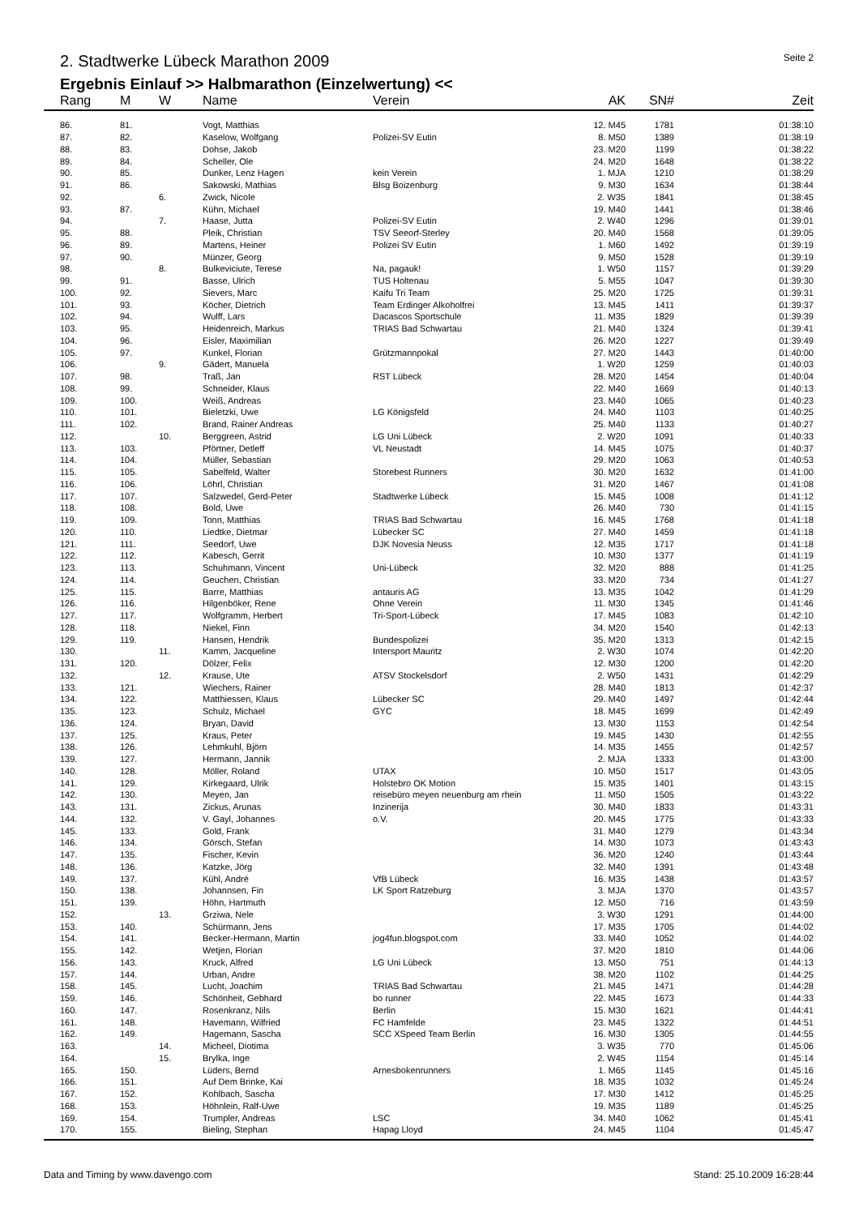2. Stadtwerke Lübeck Marathon 2009 Seite 2
Ergebnis Einlauf >> Halbmarathon (Einzelwertung) <<
| Rang | M | W | Name | Verein | AK | SN# | Zeit |
| --- | --- | --- | --- | --- | --- | --- | --- |
| 86. | 81. | | Vogt, Matthias | | 12. M45 | 1781 | 01:38:10 |
| 87. | 82. | | Kaselow, Wolfgang | Polizei-SV Eutin | 8. M50 | 1389 | 01:38:19 |
| 88. | 83. | | Dohse, Jakob | | 23. M20 | 1199 | 01:38:22 |
| 89. | 84. | | Scheller, Ole | | 24. M20 | 1648 | 01:38:22 |
| 90. | 85. | | Dunker, Lenz Hagen | kein Verein | 1. MJA | 1210 | 01:38:29 |
| 91. | 86. | | Sakowski, Mathias | Blsg Boizenburg | 9. M30 | 1634 | 01:38:44 |
| 92. | | 6. | Zwick, Nicole | | 2. W35 | 1841 | 01:38:45 |
| 93. | 87. | | Kühn, Michael | | 19. M40 | 1441 | 01:38:46 |
| 94. | | 7. | Haase, Jutta | Polizei-SV Eutin | 2. W40 | 1296 | 01:39:01 |
| 95. | 88. | | Pleik, Christian | TSV Seeorf-Sterley | 20. M40 | 1568 | 01:39:05 |
| 96. | 89. | | Martens, Heiner | Polizei SV Eutin | 1. M60 | 1492 | 01:39:19 |
| 97. | 90. | | Münzer, Georg | | 9. M50 | 1528 | 01:39:19 |
| 98. | | 8. | Bulkeviciute, Terese | Na, pagauk! | 1. W50 | 1157 | 01:39:29 |
| 99. | 91. | | Basse, Ulrich | TUS Holtenau | 5. M55 | 1047 | 01:39:30 |
| 100. | 92. | | Sievers, Marc | Kaifu Tri Team | 25. M20 | 1725 | 01:39:31 |
| 101. | 93. | | Köcher, Dietrich | Team Erdinger Alkoholfrei | 13. M45 | 1411 | 01:39:37 |
| 102. | 94. | | Wulff, Lars | Dacascos Sportschule | 11. M35 | 1829 | 01:39:39 |
| 103. | 95. | | Heidenreich, Markus | TRIAS Bad Schwartau | 21. M40 | 1324 | 01:39:41 |
| 104. | 96. | | Eisler, Maximilian | | 26. M20 | 1227 | 01:39:49 |
| 105. | 97. | | Kunkel, Florian | Grützmannpokal | 27. M20 | 1443 | 01:40:00 |
| 106. | | 9. | Gädert, Manuela | | 1. W20 | 1259 | 01:40:03 |
| 107. | 98. | | Traß, Jan | RST Lübeck | 28. M20 | 1454 | 01:40:04 |
| 108. | 99. | | Schneider, Klaus | | 22. M40 | 1669 | 01:40:13 |
| 109. | 100. | | Weiß, Andreas | | 23. M40 | 1065 | 01:40:23 |
| 110. | 101. | | Bieletzki, Uwe | LG Königsfeld | 24. M40 | 1103 | 01:40:25 |
| 111. | 102. | | Brand, Rainer Andreas | | 25. M40 | 1133 | 01:40:27 |
| 112. | | 10. | Berggreen, Astrid | LG Uni Lübeck | 2. W20 | 1091 | 01:40:33 |
| 113. | 103. | | Pförtner, Detleff | VL Neustadt | 14. M45 | 1075 | 01:40:37 |
| 114. | 104. | | Müller, Sebastian | | 29. M20 | 1063 | 01:40:53 |
| 115. | 105. | | Sabelfeld, Walter | Storebest Runners | 30. M20 | 1632 | 01:41:00 |
| 116. | 106. | | Löhrl, Christian | | 31. M20 | 1467 | 01:41:08 |
| 117. | 107. | | Salzwedel, Gerd-Peter | Stadtwerke Lübeck | 15. M45 | 1008 | 01:41:12 |
| 118. | 108. | | Bold, Uwe | | 26. M40 | 730 | 01:41:15 |
| 119. | 109. | | Tonn, Matthias | TRIAS Bad Schwartau | 16. M45 | 1768 | 01:41:18 |
| 120. | 110. | | Liedtke, Dietmar | Lübecker SC | 27. M40 | 1459 | 01:41:18 |
| 121. | 111. | | Seedorf, Uwe | DJK Novesia Neuss | 12. M35 | 1717 | 01:41:18 |
| 122. | 112. | | Kabesch, Gerrit | | 10. M30 | 1377 | 01:41:19 |
| 123. | 113. | | Schuhmann, Vincent | Uni-Lübeck | 32. M20 | 888 | 01:41:25 |
| 124. | 114. | | Geuchen, Christian | | 33. M20 | 734 | 01:41:27 |
| 125. | 115. | | Barre, Matthias | antauris AG | 13. M35 | 1042 | 01:41:29 |
| 126. | 116. | | Hilgenböker, Rene | Ohne Verein | 11. M30 | 1345 | 01:41:46 |
| 127. | 117. | | Wolfgramm, Herbert | Tri-Sport-Lübeck | 17. M45 | 1083 | 01:42:10 |
| 128. | 118. | | Niekel, Finn | | 34. M20 | 1540 | 01:42:13 |
| 129. | 119. | | Hansen, Hendrik | Bundespolizei | 35. M20 | 1313 | 01:42:15 |
| 130. | | 11. | Kamm, Jacqueline | Intersport Mauritz | 2. W30 | 1074 | 01:42:20 |
| 131. | 120. | | Dölzer, Felix | | 12. M30 | 1200 | 01:42:20 |
| 132. | | 12. | Krause, Ute | ATSV Stockelsdorf | 2. W50 | 1431 | 01:42:29 |
| 133. | 121. | | Wiechers, Rainer | | 28. M40 | 1813 | 01:42:37 |
| 134. | 122. | | Matthiessen, Klaus | Lübecker SC | 29. M40 | 1497 | 01:42:44 |
| 135. | 123. | | Schulz, Michael | GYC | 18. M45 | 1699 | 01:42:49 |
| 136. | 124. | | Bryan, David | | 13. M30 | 1153 | 01:42:54 |
| 137. | 125. | | Kraus, Peter | | 19. M45 | 1430 | 01:42:55 |
| 138. | 126. | | Lehmkuhl, Björn | | 14. M35 | 1455 | 01:42:57 |
| 139. | 127. | | Hermann, Jannik | | 2. MJA | 1333 | 01:43:00 |
| 140. | 128. | | Möller, Roland | UTAX | 10. M50 | 1517 | 01:43:05 |
| 141. | 129. | | Kirkegaard, Ulrik | Holstebro OK Motion | 15. M35 | 1401 | 01:43:15 |
| 142. | 130. | | Meyen, Jan | reisebüro meyen neuenburg am rhein | 11. M50 | 1505 | 01:43:22 |
| 143. | 131. | | Zickus, Arunas | Inzinerija | 30. M40 | 1833 | 01:43:31 |
| 144. | 132. | | V. Gayl, Johannes | o.V. | 20. M45 | 1775 | 01:43:33 |
| 145. | 133. | | Gold, Frank | | 31. M40 | 1279 | 01:43:34 |
| 146. | 134. | | Görsch, Stefan | | 14. M30 | 1073 | 01:43:43 |
| 147. | 135. | | Fischer, Kevin | | 36. M20 | 1240 | 01:43:44 |
| 148. | 136. | | Katzke, Jörg | | 32. M40 | 1391 | 01:43:48 |
| 149. | 137. | | Kühl, André | VfB Lübeck | 16. M35 | 1438 | 01:43:57 |
| 150. | 138. | | Johannsen, Fin | LK Sport Ratzeburg | 3. MJA | 1370 | 01:43:57 |
| 151. | 139. | | Höhn, Hartmuth | | 12. M50 | 716 | 01:43:59 |
| 152. | | 13. | Grziwa, Nele | | 3. W30 | 1291 | 01:44:00 |
| 153. | 140. | | Schürmann, Jens | | 17. M35 | 1705 | 01:44:02 |
| 154. | 141. | | Becker-Hermann, Martin | jog4fun.blogspot.com | 33. M40 | 1052 | 01:44:02 |
| 155. | 142. | | Wetjen, Florian | | 37. M20 | 1810 | 01:44:06 |
| 156. | 143. | | Kruck, Alfred | LG Uni Lübeck | 13. M50 | 751 | 01:44:13 |
| 157. | 144. | | Urban, Andre | | 38. M20 | 1102 | 01:44:25 |
| 158. | 145. | | Lucht, Joachim | TRIAS Bad Schwartau | 21. M45 | 1471 | 01:44:28 |
| 159. | 146. | | Schönheit, Gebhard | bo runner | 22. M45 | 1673 | 01:44:33 |
| 160. | 147. | | Rosenkranz, Nils | Berlin | 15. M30 | 1621 | 01:44:41 |
| 161. | 148. | | Havemann, Wilfried | FC Hamfelde | 23. M45 | 1322 | 01:44:51 |
| 162. | 149. | | Hagemann, Sascha | SCC XSpeed Team Berlin | 16. M30 | 1305 | 01:44:55 |
| 163. | | 14. | Micheel, Diotima | | 3. W35 | 770 | 01:45:06 |
| 164. | | 15. | Brylka, Inge | | 2. W45 | 1154 | 01:45:14 |
| 165. | 150. | | Lüders, Bernd | Arnesbokenrunners | 1. M65 | 1145 | 01:45:16 |
| 166. | 151. | | Auf Dem Brinke, Kai | | 18. M35 | 1032 | 01:45:24 |
| 167. | 152. | | Kohlbach, Sascha | | 17. M30 | 1412 | 01:45:25 |
| 168. | 153. | | Höhnlein, Ralf-Uwe | | 19. M35 | 1189 | 01:45:25 |
| 169. | 154. | | Trumpler, Andreas | LSC | 34. M40 | 1062 | 01:45:41 |
| 170. | 155. | | Bieling, Stephan | Hapag Lloyd | 24. M45 | 1104 | 01:45:47 |
Data and Timing by www.davengo.com Stand: 25.10.2009 16:28:44